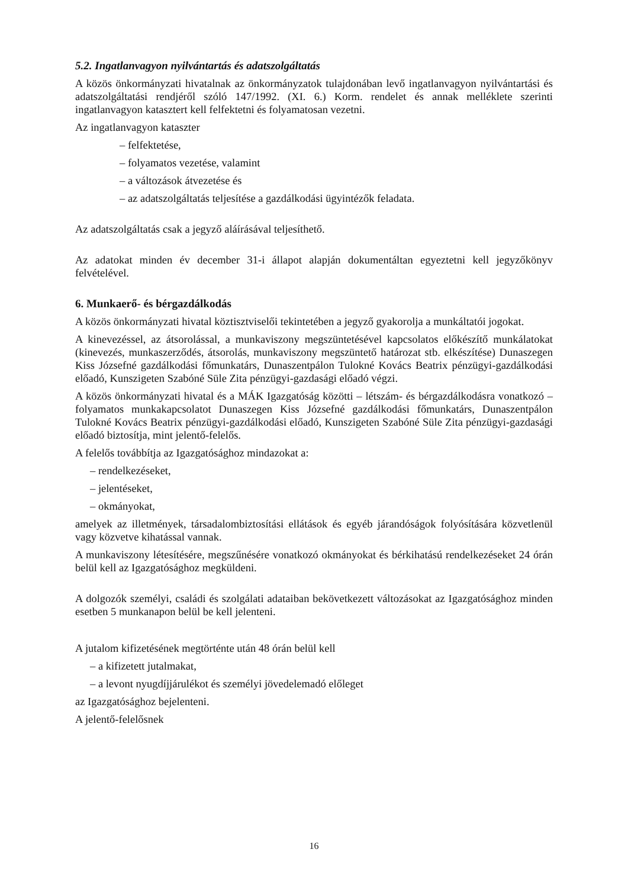5.2. Ingatlanvagyon nyilvántartás és adatszolgáltatás
A közös önkormányzati hivatalnak az önkormányzatok tulajdonában levő ingatlanvagyon nyilvántartási és adatszolgáltatási rendjéről szóló 147/1992. (XI. 6.) Korm. rendelet és annak melléklete szerinti ingatlanvagyon katasztert kell felfektetni és folyamatosan vezetni.
Az ingatlanvagyon kataszter
– felfektetése,
– folyamatos vezetése, valamint
– a változások átvezetése és
– az adatszolgáltatás teljesítése a gazdálkodási ügyintézők feladata.
Az adatszolgáltatás csak a jegyző aláírásával teljesíthető.
Az adatokat minden év december 31-i állapot alapján dokumentáltan egyeztetni kell jegyzőkönyv felvételével.
6. Munkaerő- és bérgazdálkodás
A közös önkormányzati hivatal köztisztviselői tekintetében a jegyző gyakorolja a munkáltatói jogokat.
A kinevezéssel, az átsorolással, a munkaviszony megszüntetésével kapcsolatos előkészítő munkálatokat (kinevezés, munkaszerződés, átsorolás, munkaviszony megszüntető határozat stb. elkészítése) Dunaszegen Kiss Józsefné gazdálkodási főmunkatárs, Dunaszentpálon Tulokné Kovács Beatrix pénzügyi-gazdálkodási előadó, Kunszigeten Szabóné Süle Zita pénzügyi-gazdasági előadó végzi.
A közös önkormányzati hivatal és a MÁK Igazgatóság közötti – létszám- és bérgazdálkodásra vonatkozó – folyamatos munkakapcsolatot Dunaszegen Kiss Józsefné gazdálkodási főmunkatárs, Dunaszentpálon Tulokné Kovács Beatrix pénzügyi-gazdálkodási előadó, Kunszigeten Szabóné Süle Zita pénzügyi-gazdasági előadó biztosítja, mint jelentő-felelős.
A felelős továbbítja az Igazgatósághoz mindazokat a:
– rendelkezéseket,
– jelentéseket,
– okmányokat,
amelyek az illetmények, társadalombiztosítási ellátások és egyéb járandóságok folyósítására közvetlenül vagy közvetve kihatással vannak.
A munkaviszony létesítésére, megszűnésére vonatkozó okmányokat és bérkihatású rendelkezéseket 24 órán belül kell az Igazgatósághoz megküldeni.
A dolgozók személyi, családi és szolgálati adataiban bekövetkezett változásokat az Igazgatósághoz minden esetben 5 munkanapon belül be kell jelenteni.
A jutalom kifizetésének megtörténte után 48 órán belül kell
– a kifizetett jutalmakat,
– a levont nyugdíjjárulékot és személyi jövedelemadó előleget
az Igazgatósághoz bejelenteni.
A jelentő-felelősnek
16